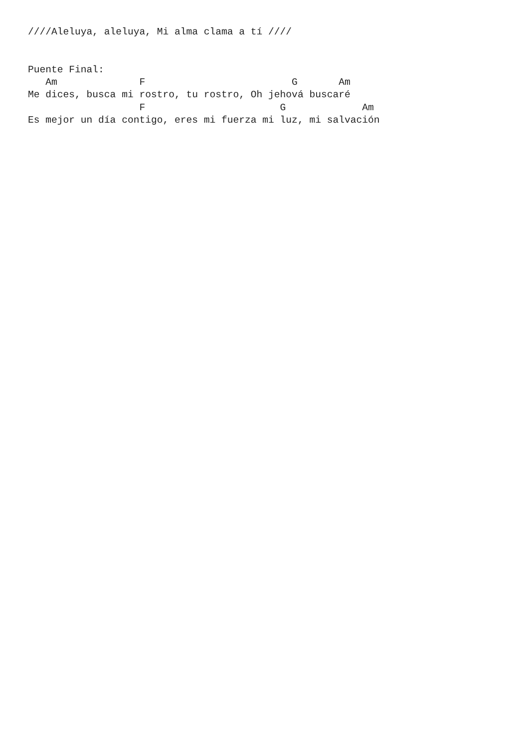////Aleluya, aleluya, Mi alma clama a tí ////


Puente Final:
   Am              F                         G       Am
Me dices, busca mi rostro, tu rostro, Oh jehová buscaré
                   F                       G             Am
Es mejor un día contigo, eres mi fuerza mi luz, mi salvación